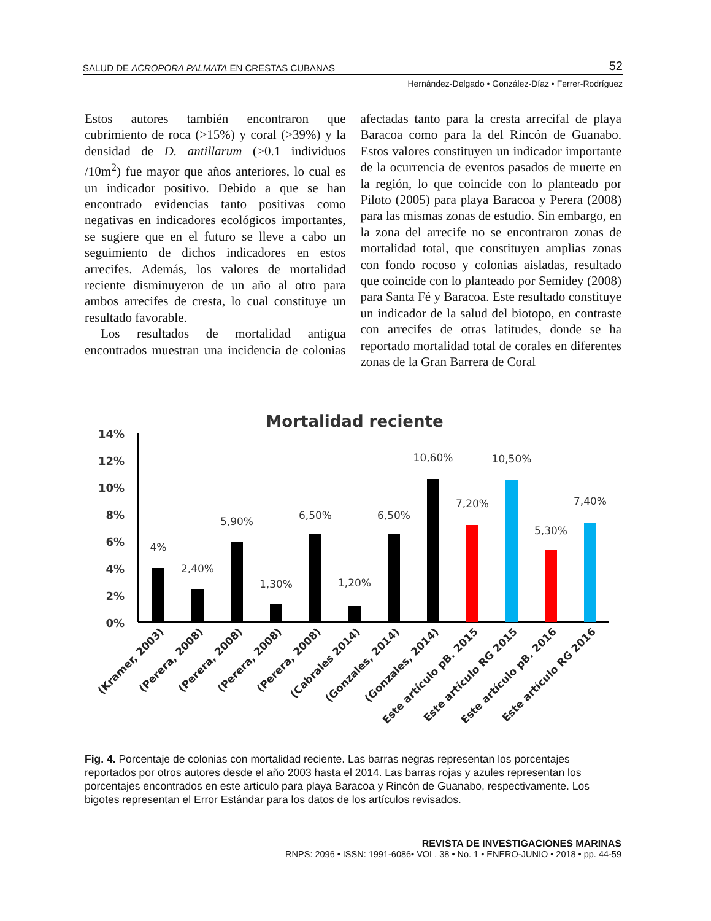SALUD DE ACROPORA PALMATA EN CRESTAS CUBANAS 52
Hernández-Delgado • González-Díaz • Ferrer-Rodríguez
Estos autores también encontraron que cubrimiento de roca (>15%) y coral (>39%) y la densidad de D. antillarum (>0.1 individuos /10m<sup>2</sup>) fue mayor que años anteriores, lo cual es un indicador positivo. Debido a que se han encontrado evidencias tanto positivas como negativas en indicadores ecológicos importantes, se sugiere que en el futuro se lleve a cabo un seguimiento de dichos indicadores en estos arrecifes. Además, los valores de mortalidad reciente disminuyeron de un año al otro para ambos arrecifes de cresta, lo cual constituye un resultado favorable.
Los resultados de mortalidad antigua encontrados muestran una incidencia de colonias afectadas tanto para la cresta arrecifal de playa Baracoa como para la del Rincón de Guanabo. Estos valores constituyen un indicador importante de la ocurrencia de eventos pasados de muerte en la región, lo que coincide con lo planteado por Piloto (2005) para playa Baracoa y Perera (2008) para las mismas zonas de estudio. Sin embargo, en la zona del arrecife no se encontraron zonas de mortalidad total, que constituyen amplias zonas con fondo rocoso y colonias aisladas, resultado que coincide con lo planteado por Semidey (2008) para Santa Fé y Baracoa. Este resultado constituye un indicador de la salud del biotopo, en contraste con arrecifes de otras latitudes, donde se ha reportado mortalidad total de corales en diferentes zonas de la Gran Barrera de Coral
Mortalidad reciente
14%
12%
10%
8%
6%
4%
2%
0%
4%
2,40%
5,90%
1,30%
6,50%
1,20%
6,50%
10,60%
7,20%
10,50%
5,30%
7,40%
(Kramer, 2003)
(Perera, 2008)
(Perera, 2008)
(Perera, 2008)
(Perera, 2008)
(Cabrales 2014)
(Gonzales, 2014)
(Gonzales, 2014)
Este artículo pB. 2015
Este artículo RG 2015
Este artículo pB. 2016
Este artículo RG 2016
Fig. 4. Porcentaje de colonias con mortalidad reciente. Las barras negras representan los porcentajes reportados por otros autores desde el año 2003 hasta el 2014. Las barras rojas y azules representan los porcentajes encontrados en este artículo para playa Baracoa y Rincón de Guanabo, respectivamente. Los bigotes representan el Error Estándar para los datos de los artículos revisados.
REVISTA DE INVESTIGACIONES MARINAS
RNPS: 2096 • ISSN: 1991-6086• VOL. 38 • No. 1 • ENERO-JUNIO • 2018 • pp. 44-59